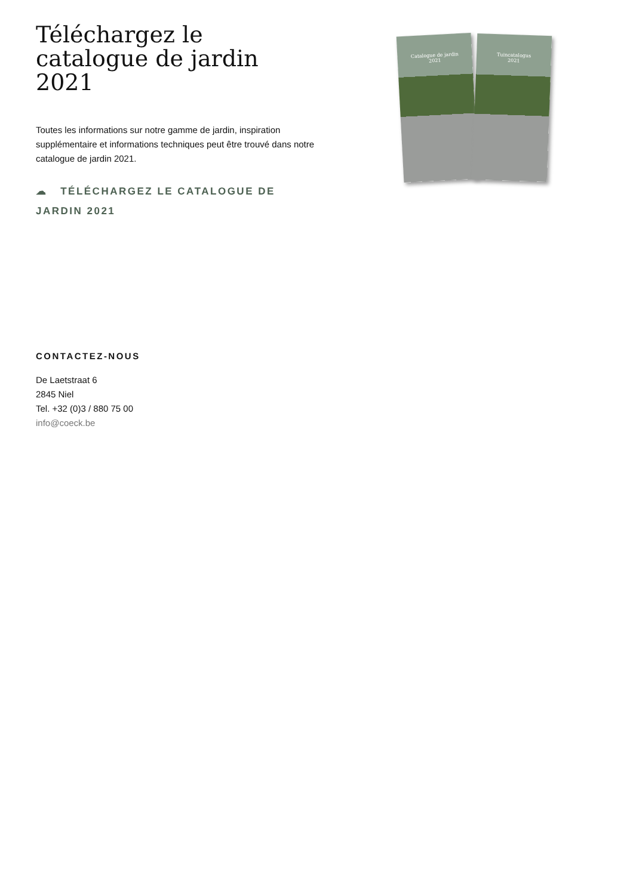Téléchargez le catalogue de jardin 2021
Toutes les informations sur notre gamme de jardin, inspiration supplémentaire et informations techniques peut être trouvé dans notre catalogue de jardin 2021.
☁ TÉLÉCHARGEZ LE CATALOGUE DE JARDIN 2021
Catalogue de jardin
2021
Tuincatalogus
2021
CONTACTEZ-NOUS
De Laetstraat 6
2845 Niel
Tel. +32 (0)3 / 880 75 00
info@coeck.be